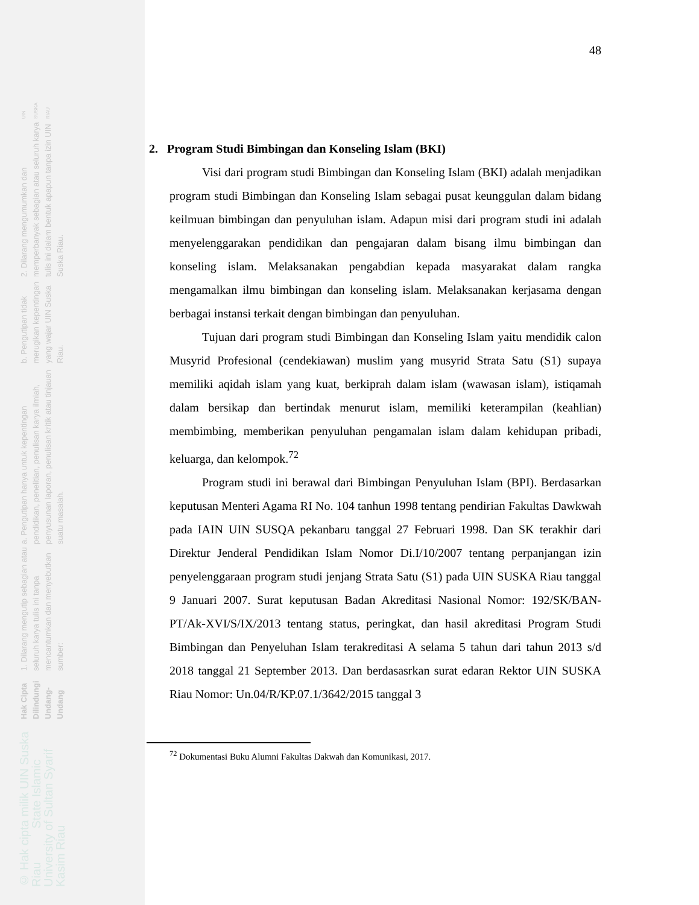UIN SUSKA RIAU
2. Dilarang mengumumkan dan memperbanyak sebagian atau seluruh karya tulis ini dalam bentuk apapun tanpa izin UIN Suska Riau.
b. Pengutipan tidak merugikan kepentingan yang wajar UIN Suska Riau.
a. Pengutipan hanya untuk kepentingan pendidikan, penelitian, penulisan karya ilmiah, penyusunan laporan, penulisan kritik atau tinjauan suatu masalah.
1. Dilarang mengutip sebagian atau seluruh karya tulis ini tanpa mencantumkan dan menyebutkan sumber:
Hak Cipta Dilindungi Undang-Undang
© Hak cipta milik UIN Suska Riau State Islamic University of Sultan Syarif Kasim Riau
48
2. Program Studi Bimbingan dan Konseling Islam (BKI)
Visi dari program studi Bimbingan dan Konseling Islam (BKI) adalah menjadikan program studi Bimbingan dan Konseling Islam sebagai pusat keunggulan dalam bidang keilmuan bimbingan dan penyuluhan islam. Adapun misi dari program studi ini adalah menyelenggarakan pendidikan dan pengajaran dalam bisang ilmu bimbingan dan konseling islam. Melaksanakan pengabdian kepada masyarakat dalam rangka mengamalkan ilmu bimbingan dan konseling islam. Melaksanakan kerjasama dengan berbagai instansi terkait dengan bimbingan dan penyuluhan.
Tujuan dari program studi Bimbingan dan Konseling Islam yaitu mendidik calon Musyrid Profesional (cendekiawan) muslim yang musyrid Strata Satu (S1) supaya memiliki aqidah islam yang kuat, berkiprah dalam islam (wawasan islam), istiqamah dalam bersikap dan bertindak menurut islam, memiliki keterampilan (keahlian) membimbing, memberikan penyuluhan pengamalan islam dalam kehidupan pribadi, keluarga, dan kelompok.<sup>72</sup>
Program studi ini berawal dari Bimbingan Penyuluhan Islam (BPI). Berdasarkan keputusan Menteri Agama RI No. 104 tanhun 1998 tentang pendirian Fakultas Dawkwah pada IAIN UIN SUSQA pekanbaru tanggal 27 Februari 1998. Dan SK terakhir dari Direktur Jenderal Pendidikan Islam Nomor Di.I/10/2007 tentang perpanjangan izin penyelenggaraan program studi jenjang Strata Satu (S1) pada UIN SUSKA Riau tanggal 9 Januari 2007. Surat keputusan Badan Akreditasi Nasional Nomor: 192/SK/BAN-PT/Ak-XVI/S/IX/2013 tentang status, peringkat, dan hasil akreditasi Program Studi Bimbingan dan Penyeluhan Islam terakreditasi A selama 5 tahun dari tahun 2013 s/d 2018 tanggal 21 September 2013. Dan berdasasrkan surat edaran Rektor UIN SUSKA Riau Nomor: Un.04/R/KP.07.1/3642/2015 tanggal 3
<sup>72</sup> Dokumentasi Buku Alumni Fakultas Dakwah dan Komunikasi, 2017.